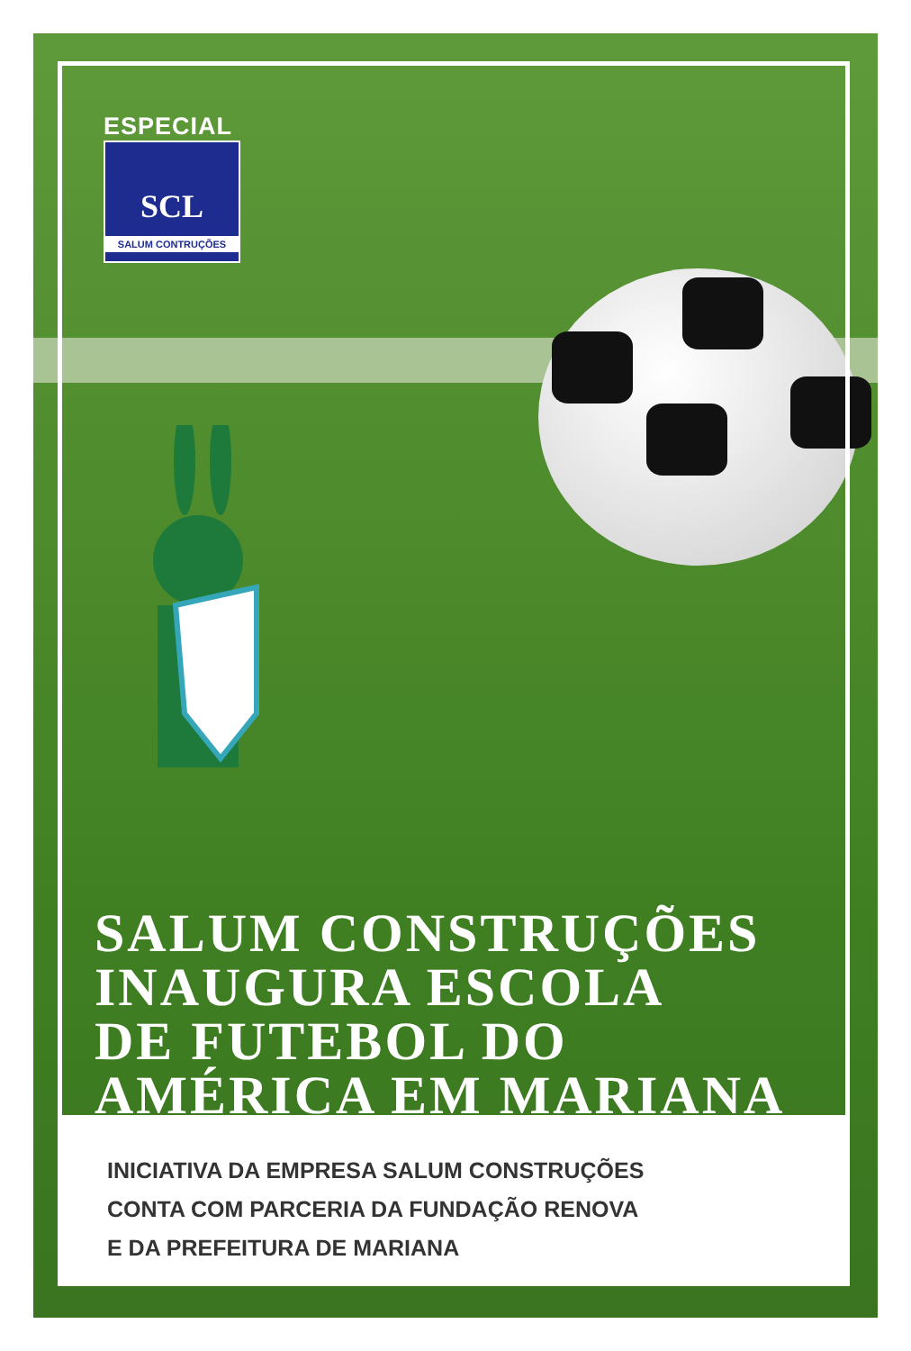ESPECIAL
SCL
SALUM CONTRUÇÕES
SALUM CONSTRUÇÕES
INAUGURA ESCOLA
DE FUTEBOL DO
AMÉRICA EM MARIANA
INICIATIVA DA EMPRESA SALUM CONSTRUÇÕES
CONTA COM PARCERIA DA FUNDAÇÃO RENOVA
E DA PREFEITURA DE MARIANA